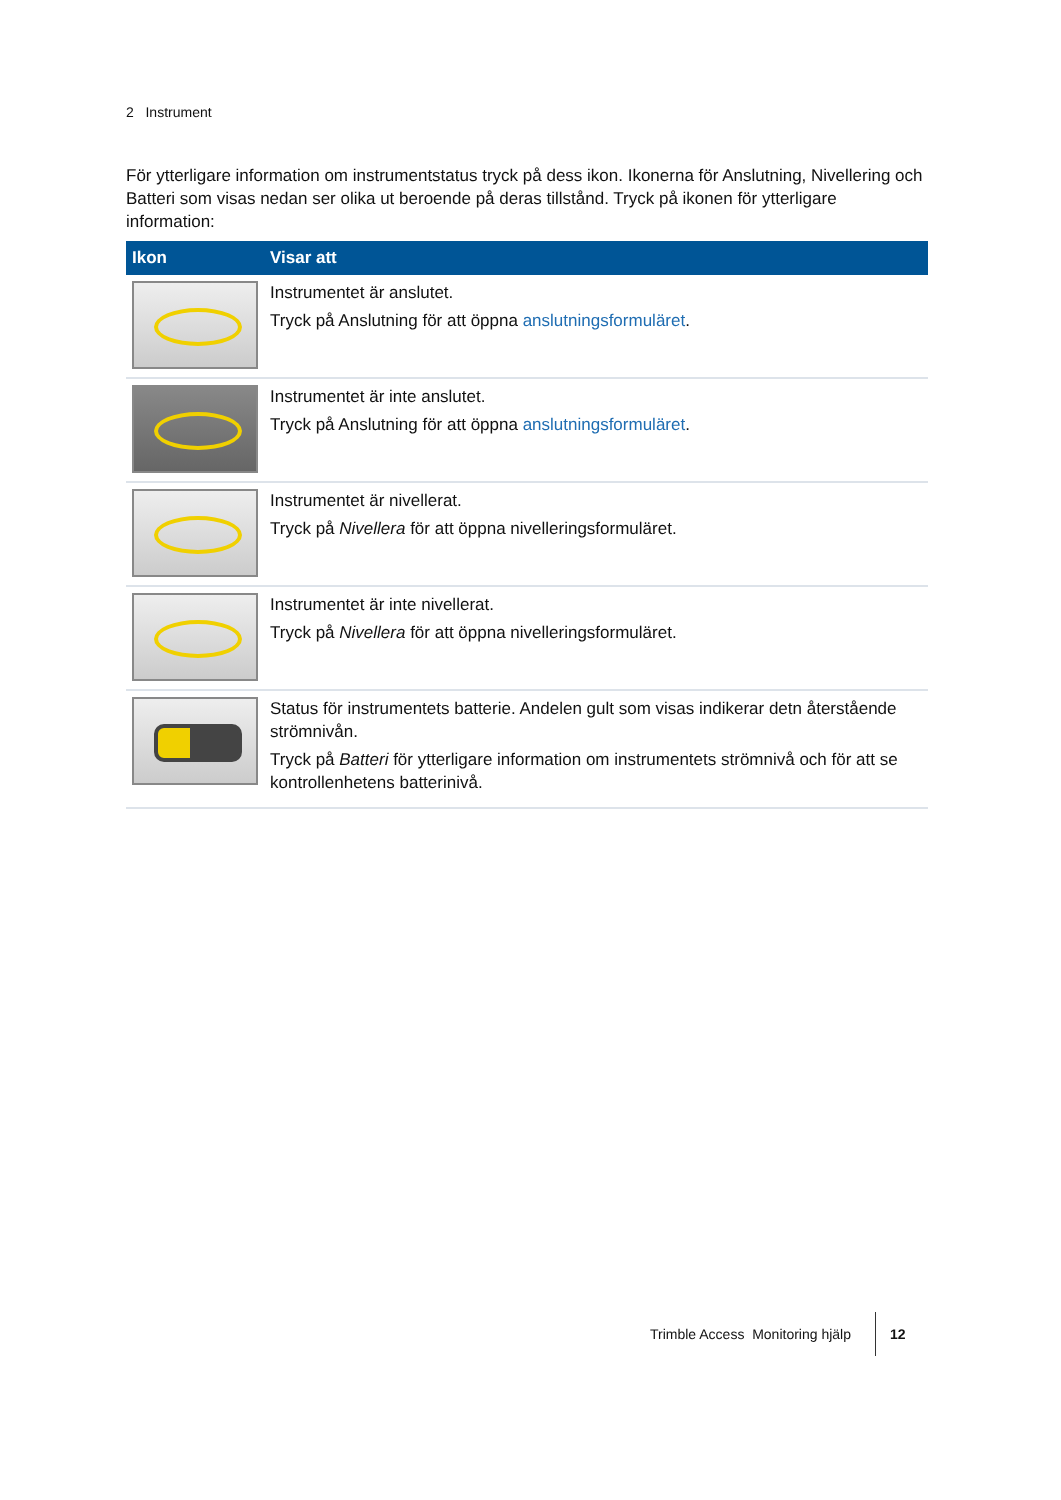2 Instrument
För ytterligare information om instrumentstatus tryck på dess ikon. Ikonerna för Anslutning, Nivellering och Batteri som visas nedan ser olika ut beroende på deras tillstånd. Tryck på ikonen för ytterligare information:
| Ikon | Visar att |
| --- | --- |
| | Instrumentet är anslutet. Tryck på Anslutning för att öppna anslutningsformuläret . |
| | Instrumentet är inte anslutet. Tryck på Anslutning för att öppna anslutningsformuläret . |
| | Instrumentet är nivellerat. Tryck på Nivellera för att öppna nivelleringsformuläret. |
| | Instrumentet är inte nivellerat. Tryck på Nivellera för att öppna nivelleringsformuläret. |
| | Status för instrumentets batterie. Andelen gult som visas indikerar detn återstående strömnivån. Tryck på Batteri för ytterligare information om instrumentets strömnivå och för att se kontrollenhetens batterinivå. |
Trimble Access Monitoring hjälp
12